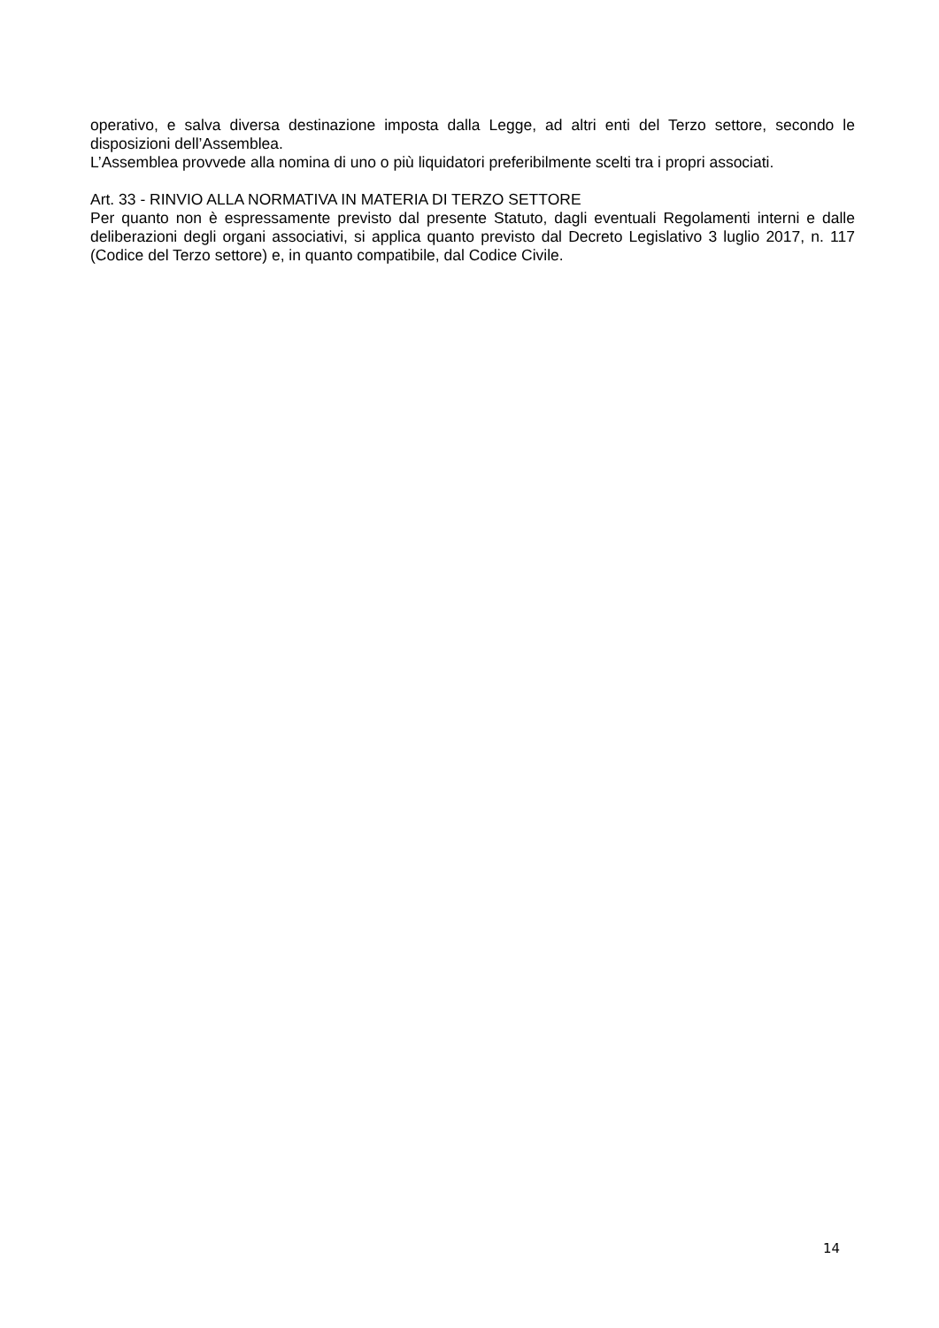operativo, e salva diversa destinazione imposta dalla Legge, ad altri enti del Terzo settore, secondo le disposizioni dell’Assemblea.
L’Assemblea provvede alla nomina di uno o più liquidatori preferibilmente scelti tra i propri associati.
Art. 33 - RINVIO ALLA NORMATIVA IN MATERIA DI TERZO SETTORE
Per quanto non è espressamente previsto dal presente Statuto, dagli eventuali Regolamenti interni e dalle deliberazioni degli organi associativi, si applica quanto previsto dal Decreto Legislativo 3 luglio 2017, n. 117 (Codice del Terzo settore) e, in quanto compatibile, dal Codice Civile.
14